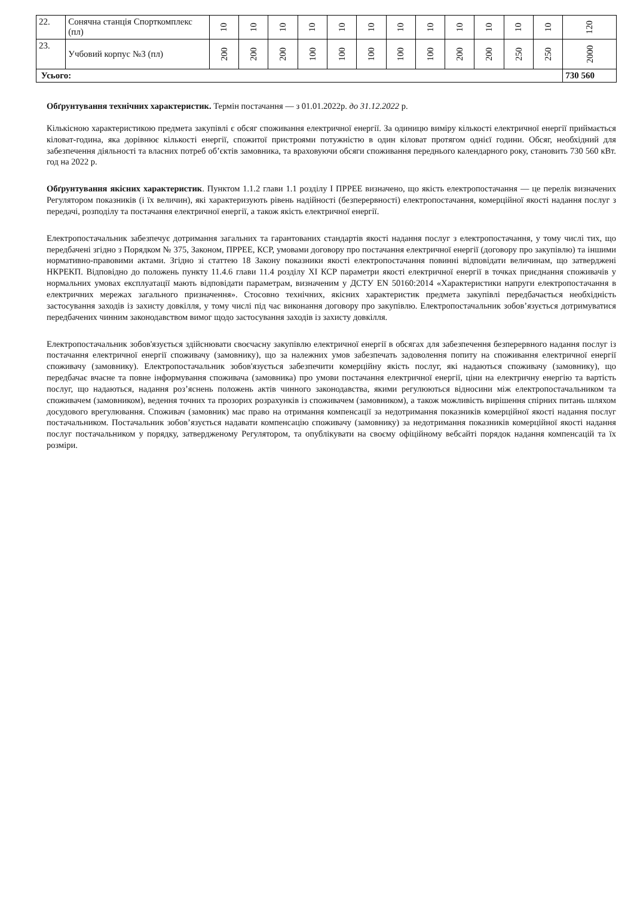| 22. | Сонячна станція Спорткомплекс (пл) | 10 | 10 | 10 | 10 | 10 | 10 | 10 | 10 | 10 | 10 | 10 | 10 | 120 |
| 23. | Учбовий корпус №3 (пл) | 200 | 200 | 200 | 100 | 100 | 100 | 100 | 100 | 200 | 200 | 250 | 250 | 2000 |
| Усього: | | | | | | | | | | | | | | 730 560 |
Обґрунтування технічних характеристик. Термін постачання — з 01.01.2022р. до 31.12.2022 р.
Кількісною характеристикою предмета закупівлі є обсяг споживання електричної енергії. За одиницю виміру кількості електричної енергії приймається кіловат-година, яка дорівнює кількості енергії, спожитої пристроями потужністю в один кіловат протягом однієї години. Обсяг, необхідний для забезпечення діяльності та власних потреб об’єктів замовника, та враховуючи обсяги споживання переднього календарного року, становить 730 560 кВт. год на 2022 р.
Обґрунтування якісних характеристик. Пунктом 1.1.2 глави 1.1 розділу I ПРРЕЕ визначено, що якість електропостачання — це перелік визначених Регулятором показників (і їх величин), які характеризують рівень надійності (безперервності) електропостачання, комерційної якості надання послуг з передачі, розподілу та постачання електричної енергії, а також якість електричної енергії.
Електропостачальник забезпечує дотримання загальних та гарантованих стандартів якості надання послуг з електропостачання, у тому числі тих, що передбачені згідно з Порядком № 375, Законом, ПРРЕЕ, КСР, умовами договору про постачання електричної енергії (договору про закупівлю) та іншими нормативно-правовими актами. Згідно зі статтею 18 Закону показники якості електропостачання повинні відповідати величинам, що затверджені НКРЕКП. Відповідно до положень пункту 11.4.6 глави 11.4 розділу XI КСР параметри якості електричної енергії в точках приєднання споживачів у нормальних умовах експлуатації мають відповідати параметрам, визначеним у ДСТУ EN 50160:2014 «Характеристики напруги електропостачання в електричних мережах загального призначення». Стосовно технічних, якісних характеристик предмета закупівлі передбачається необхідність застосування заходів із захисту довкілля, у тому числі під час виконання договору про закупівлю. Електропостачальник зобов’язується дотримуватися передбачених чинним законодавством вимог щодо застосування заходів із захисту довкілля.
Електропостачальник зобов'язується здійснювати своєчасну закупівлю електричної енергії в обсягах для забезпечення безперервного надання послуг із постачання електричної енергії споживачу (замовнику), що за належних умов забезпечать задоволення попиту на споживання електричної енергії споживачу (замовнику). Електропостачальник зобов'язується забезпечити комерційну якість послуг, які надаються споживачу (замовнику), що передбачає вчасне та повне інформування споживача (замовника) про умови постачання електричної енергії, ціни на електричну енергію та вартість послуг, що надаються, надання роз’яснень положень актів чинного законодавства, якими регулюються відносини між електропостачальником та споживачем (замовником), ведення точних та прозорих розрахунків із споживачем (замовником), а також можливість вирішення спірних питань шляхом досудового врегулювання. Споживач (замовник) має право на отримання компенсації за недотримання показників комерційної якості надання послуг постачальником. Постачальник зобов’язується надавати компенсацію споживачу (замовнику) за недотримання показників комерційної якості надання послуг постачальником у порядку, затвердженому Регулятором, та опублікувати на своєму офіційному вебсайті порядок надання компенсацій та їх розміри.